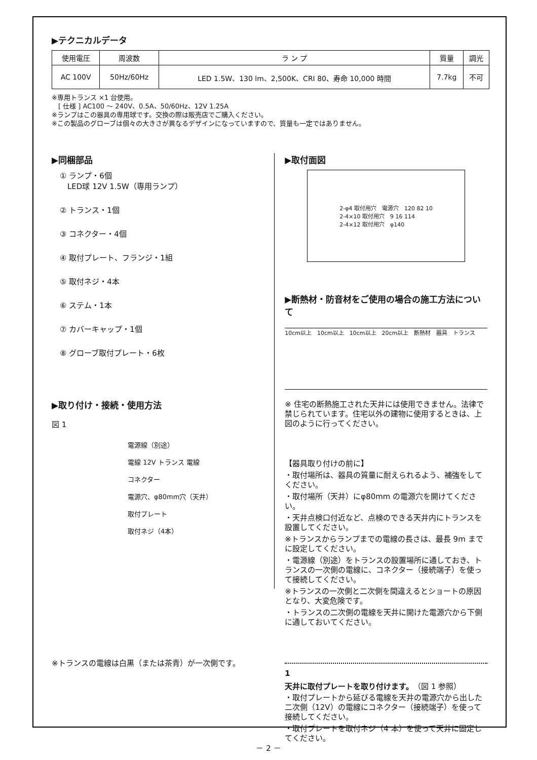▶テクニカルデータ
| 使用電圧 | 周波数 | ラ ン プ | 質量 | 調光 |
| --- | --- | --- | --- | --- |
| AC 100V | 50Hz/60Hz | LED 1.5W、130 lm、2,500K、CRI 80、寿命 10,000 時間 | 7.7kg | 不可 |
※専用トランス ×1 台使用。
　[ 仕様 ] AC100 ～ 240V、0.5A、50/60Hz、12V 1.25A
※ランプはこの器具の専用球です。交換の際は販売店でご購入ください。
※この製品のグローブは個々の大きさが異なるデザインになっていますので、質量も一定ではありません。
▶同梱部品
① ランプ・6個
　LED球 12V 1.5W（専用ランプ）
② トランス・1個
③ コネクター・4個
④ 取付プレート、フランジ・1組
⑤ 取付ネジ・4本
⑥ ステム・1本
⑦ カバーキャップ・1個
⑧ グローブ取付プレート・6枚
▶取り付け・接続・使用方法
図 1
電源線（別途）
電線 12V トランス 電線
コネクター
電源穴、φ80mm穴（天井）
取付プレート
取付ネジ（4本）
※トランスの電線は白黒（または茶青）が一次側です。
▶取付面図
2-φ4 取付用穴　電源穴　120 82 10
2-4×10 取付用穴　9 16 114
2-4×12 取付用穴　φ140
▶断熱材・防音材をご使用の場合の施工方法について
10cm以上　10cm以上　10cm以上　20cm以上　断熱材　器具　トランス
※ 住宅の断熱施工された天井には使用できません。法律で禁じられています。住宅以外の建物に使用するときは、上図のように行ってください。
【器具取り付けの前に】
・取付場所は、器具の質量に耐えられるよう、補強をしてください。
・取付場所（天井）にφ80mm の電源穴を開けてください。
・天井点検口付近など、点検のできる天井内にトランスを設置してください。
※トランスからランプまでの電線の長さは、最長 9m までに設定してください。
・電源線（別途）をトランスの設置場所に通しておき、トランスの一次側の電線に、コネクター（接続端子）を使って接続してください。
※トランスの一次側と二次側を間違えるとショートの原因となり、大変危険です。
・トランスの二次側の電線を天井に開けた電源穴から下側に通しておいてください。
1
天井に取付プレートを取り付けます。（図 1 参照）
・取付プレートから延びる電線を天井の電源穴から出した二次側（12V）の電線にコネクター（接続端子）を使って接続してください。
・取付プレートを取付ネジ（4 本）を使って天井に固定してください。
－ 2 －